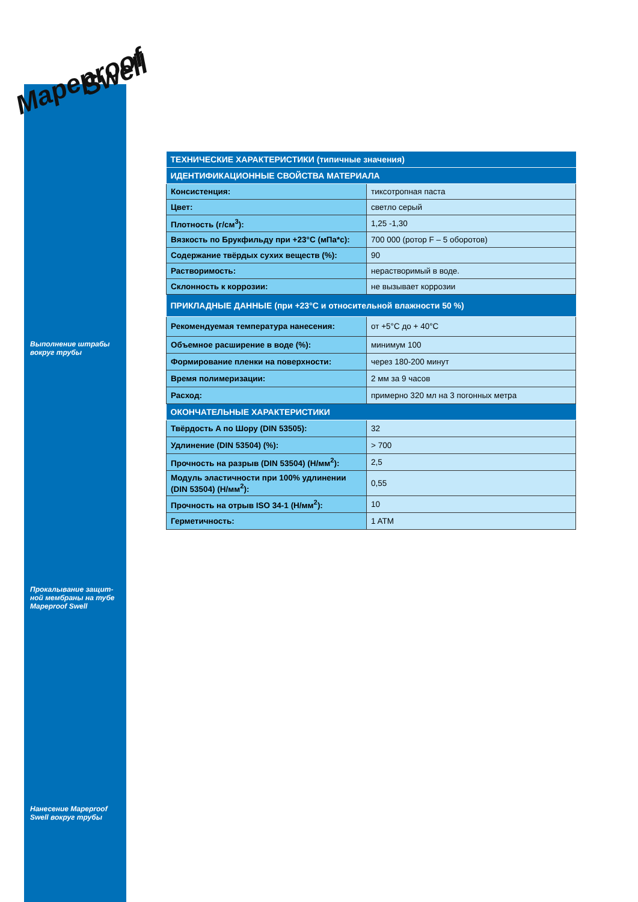Mapeproof Swell
Выполнение штрабы вокруг трубы
Прокалывание защит-ной мембраны на тубе Mapeproof Swell
Нанесение Mapeproof Swell вокруг трубы
| ТЕХНИЧЕСКИЕ ХАРАКТЕРИСТИКИ (типичные значения) | |
| --- | --- |
| ИДЕНТИФИКАЦИОННЫЕ СВОЙСТВА МАТЕРИАЛА | |
| Консистенция: | тиксотропная паста |
| Цвет: | светло серый |
| Плотность (г/см<sup>3</sup>): | 1,25 -1,30 |
| Вязкость по Брукфильду при +23°C (мПа*с): | 700 000 (ротор F – 5 оборотов) |
| Содержание твёрдых сухих веществ (%): | 90 |
| Растворимость: | нерастворимый в воде. |
| Склонность к коррозии: | не вызывает коррозии |
| ПРИКЛАДНЫЕ ДАННЫЕ (при +23°C и относительной влажности 50 %) | |
| Рекомендуемая температура нанесения: | от +5°C до + 40°C |
| Объемное расширение в воде (%): | минимум 100 |
| Формирование пленки на поверхности: | через 180-200 минут |
| Время полимеризации: | 2 мм за 9 часов |
| Расход: | примерно 320 мл на 3 погонных метра |
| ОКОНЧАТЕЛЬНЫЕ ХАРАКТЕРИСТИКИ | |
| Твёрдость A по Шору (DIN 53505): | 32 |
| Удлинение (DIN 53504) (%): | > 700 |
| Прочность на разрыв (DIN 53504) (Н/мм<sup>2</sup>): | 2,5 |
| Модуль эластичности при 100% удлинении (DIN 53504) (Н/мм<sup>2</sup>): | 0,55 |
| Прочность на отрыв ISO 34-1 (Н/мм<sup>2</sup>): | 10 |
| Герметичность: | 1 ATM |